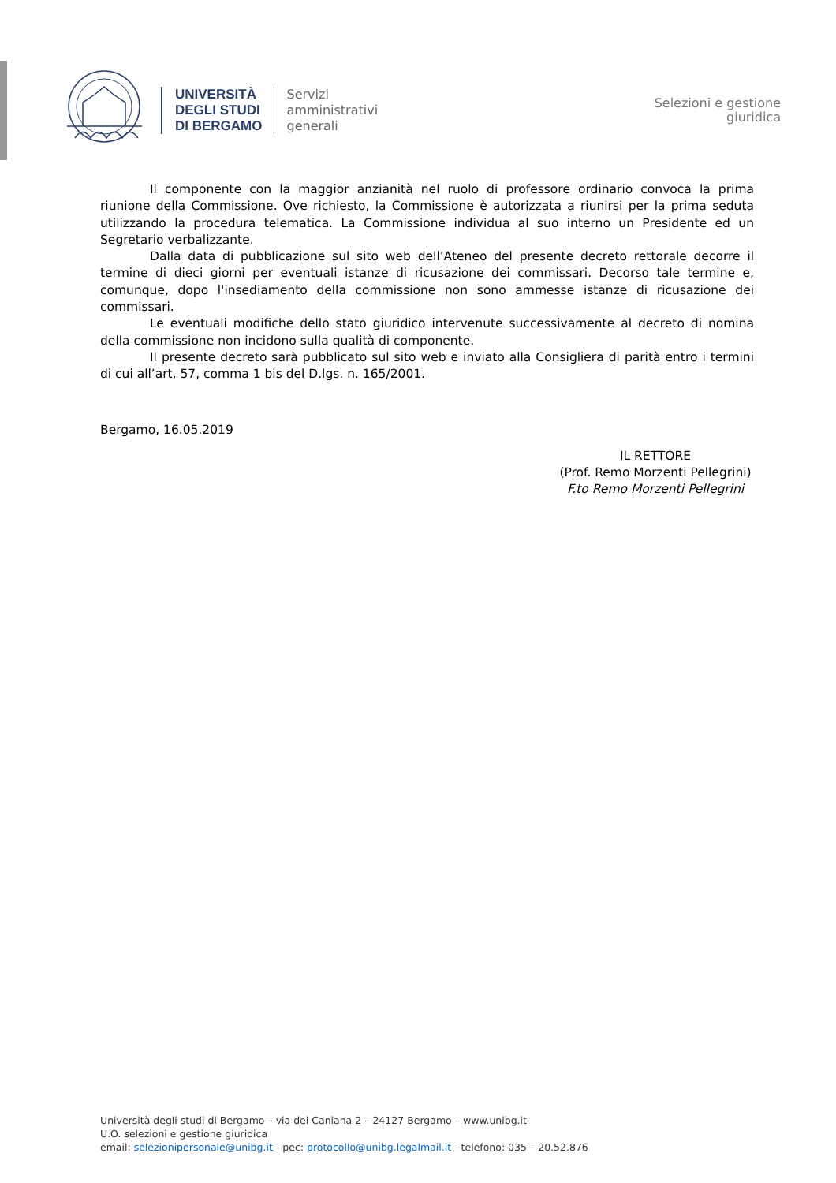UNIVERSITÀ
DEGLI STUDI
DI BERGAMO
Servizi
amministrativi
generali
Selezioni e gestione
giuridica
Il componente con la maggior anzianità nel ruolo di professore ordinario convoca la prima riunione della Commissione. Ove richiesto, la Commissione è autorizzata a riunirsi per la prima seduta utilizzando la procedura telematica. La Commissione individua al suo interno un Presidente ed un Segretario verbalizzante.
Dalla data di pubblicazione sul sito web dell’Ateneo del presente decreto rettorale decorre il termine di dieci giorni per eventuali istanze di ricusazione dei commissari. Decorso tale termine e, comunque, dopo l'insediamento della commissione non sono ammesse istanze di ricusazione dei commissari.
Le eventuali modifiche dello stato giuridico intervenute successivamente al decreto di nomina della commissione non incidono sulla qualità di componente.
Il presente decreto sarà pubblicato sul sito web e inviato alla Consigliera di parità entro i termini di cui all’art. 57, comma 1 bis del D.lgs. n. 165/2001.
Bergamo, 16.05.2019
IL RETTORE
(Prof. Remo Morzenti Pellegrini)
F.to Remo Morzenti Pellegrini
Università degli studi di Bergamo – via dei Caniana 2 – 24127 Bergamo – www.unibg.it
U.O. selezioni e gestione giuridica
email: selezionipersonale@unibg.it - pec: protocollo@unibg.legalmail.it - telefono: 035 – 20.52.876